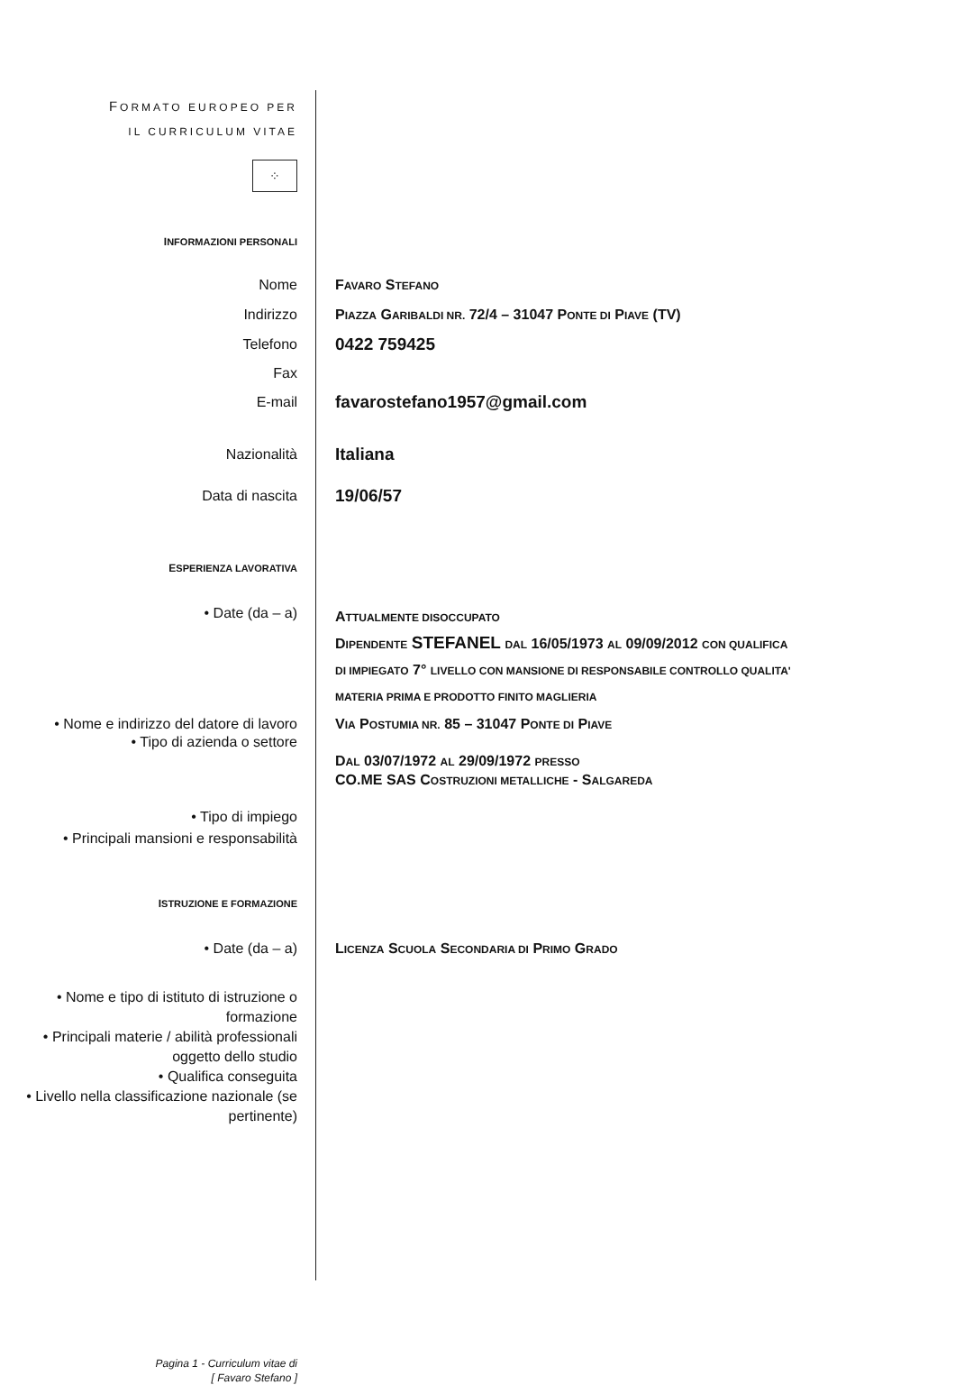FORMATO EUROPEO PER
IL CURRICULUM VITAE
⁘
INFORMAZIONI PERSONALI
Nome FAVARO STEFANO
Indirizzo PIAZZA GARIBALDI NR. 72/4 – 31047 PONTE DI PIAVE (TV)
Telefono
0422 759425
Fax
E-mail
favarostefano1957@gmail.com
Nazionalità
Italiana
Data di nascita
19/06/57
ESPERIENZA LAVORATIVA
• Date (da – a)
ATTUALMENTE DISOCCUPATO
DIPENDENTE STEFANEL DAL 16/05/1973 AL 09/09/2012 CON QUALIFICA
DI IMPIEGATO 7° LIVELLO CON MANSIONE DI RESPONSABILE CONTROLLO QUALITA'
MATERIA PRIMA E PRODOTTO FINITO MAGLIERIA
• Nome e indirizzo del datore di lavoro
• Tipo di azienda o settore
VIA POSTUMIA NR. 85 – 31047 PONTE DI PIAVE
DAL 03/07/1972 AL 29/09/1972 PRESSO
CO.ME SAS COSTRUZIONI METALLICHE - SALGAREDA
• Tipo di impiego
• Principali mansioni e responsabilità
ISTRUZIONE E FORMAZIONE
• Date (da – a) LICENZA SCUOLA SECONDARIA DI PRIMO GRADO
• Nome e tipo di istituto di istruzione o formazione
• Principali materie / abilità professionali oggetto dello studio
• Qualifica conseguita
• Livello nella classificazione nazionale (se pertinente)
Pagina 1 - Curriculum vitae di
[ Favaro Stefano ]